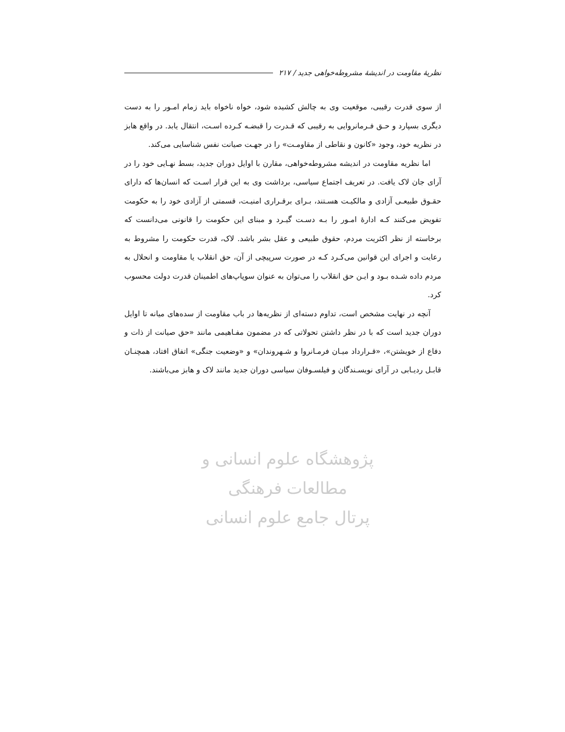نظریهٔ مقاومت در اندیشهٔ مشروطه‌خواهی جدید / ۲۱۷
از سوی قدرت رقیبی، موقعیت وی به چالش کشیده شود، خواه ناخواه باید زمام امـور را به دست دیگری بسپارد و حـق فـرمانروایی به رقیبی که قـدرت را قبضـه کـرده اسـت، انتقال یابد. در واقع هابز در نظریه خود، وجود «کانون و نقاطی از مقاومـت» را در جهـت صیانت نفس شناسایی می‌کند.
اما نظریه مقاومت در اندیشه مشروطه‌خواهی، مقارن با اوایل دوران جدید، بسط نهـایی خود را در آرای جان لاک یافت. در تعریف اجتماع سیاسی، برداشت وی به این قرار اسـت که انسان‌ها که دارای حقـوق طبیعـی آزادی و مالکیـت هسـتند، بـرای برقـراری امنیـت، قسمتی از آزادی خود را به حکومت تفویض می‌کنند کـه ادارهٔ امـور را بـه دسـت گیـرد و مبنای این حکومت را قانونی می‌دانست که برخاسته از نظر اکثریت مردم، حقوق طبیعی و عقل بشر باشد. لاک، قدرت حکومت را مشروط به رعایت و اجرای این قوانین می‌کـرد کـه در صورت سرپیچی از آن، حق انقلاب یا مقاومت و انحلال به مردم داده شـده بـود و ایـن حق انقلاب را می‌توان به عنوان سوپاپ‌های اطمینان قدرت دولت محسوب کرد.
آنچه در نهایت مشخص است، تداوم دسته‌ای از نظریه‌ها در باب مقاومت از سده‌های میانه تا اوایل دوران جدید است که با در نظر داشتن تحولاتی که در مضمون مفـاهیمی مانند «حق صیانت از ذات و دفاع از خویشتن»، «قـرارداد میـان فرمـانروا و شـهروندان» و «وضعیت جنگی» اتفاق افتاد، همچنـان قابـل ردیـابی در آرای نویسـندگان و فیلسـوفان سیاسی دوران جدید مانند لاک و هابز می‌باشند.
پژوهشگاه علوم انسانی و مطالعات فرهنگی
پرتال جامع علوم انسانی